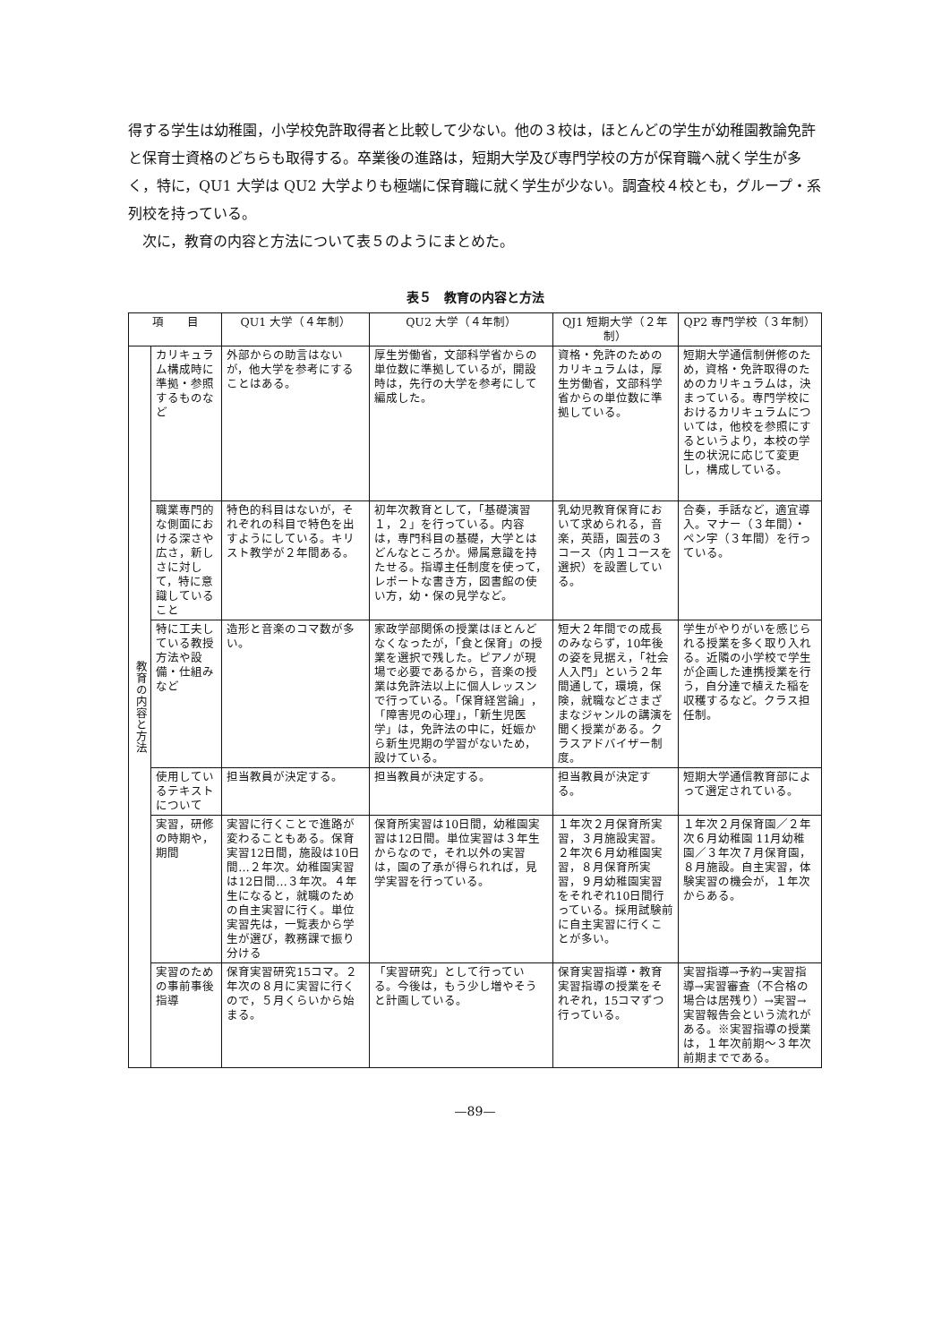得する学生は幼稚園，小学校免許取得者と比較して少ない。他の３校は，ほとんどの学生が幼稚園教論免許と保育士資格のどちらも取得する。卒業後の進路は，短期大学及び専門学校の方が保育職へ就く学生が多く，特に，QU1 大学は QU2 大学よりも極端に保育職に就く学生が少ない。調査校４校とも，グループ・系列校を持っている。
　次に，教育の内容と方法について表５のようにまとめた。
表５　教育の内容と方法
| 項 目 | | QU1 大学（４年制） | QU2 大学（４年制） | QJ1 短期大学（２年制） | QP2 専門学校（３年制） |
| --- | --- | --- | --- | --- | --- |
| 教育の内容と方法 | カリキュラム構成時に準拠・参照するものなど | 外部からの助言はないが，他大学を参考にすることはある。 | 厚生労働省，文部科学省からの単位数に準拠しているが，開設時は，先行の大学を参考にして編成した。 | 資格・免許のためのカリキュラムは，厚生労働省，文部科学省からの単位数に準拠している。 | 短期大学通信制併修のため，資格・免許取得のためのカリキュラムは，決まっている。専門学校におけるカリキュラムについては，他校を参照にするというより，本校の学生の状況に応じて変更し，構成している。 |
| | 職業専門的な側面における深さや広さ，新しさに対して，特に意識していること | 特色的科目はないが，それぞれの科目で特色を出すようにしている。キリスト教学が２年間ある。 | 初年次教育として，「基礎演習１，２」を行っている。内容は，専門科目の基礎，大学とはどんなところか。帰属意識を持たせる。指導主任制度を使って，レポートな書き方，図書館の使い方，幼・保の見学など。 | 乳幼児教育保育において求められる，音楽，英語，園芸の３コース（内１コースを選択）を設置している。 | 合奏，手話など，適宜導入。マナー（３年間）・ペン字（３年間）を行っている。 |
| | 特に工夫している教授方法や設備・仕組みなど | 造形と音楽のコマ数が多い。 | 家政学部関係の授業はほとんどなくなったが，「食と保育」の授業を選択で残した。ピアノが現場で必要であるから，音楽の授業は免許法以上に個人レッスンで行っている。「保育経営論」，「障害児の心理」，「新生児医学」は，免許法の中に，妊娠から新生児期の学習がないため，設けている。 | 短大２年間での成長のみならず，10年後の姿を見据え，「社会人入門」という２年間通して，環境，保険，就職などさまざまなジャンルの講演を聞く授業がある。クラスアドバイザー制度。 | 学生がやりがいを感じられる授業を多く取り入れる。近隣の小学校で学生が企画した連携授業を行う，自分達で植えた稲を収穫するなど。クラス担任制。 |
| | 使用しているテキストについて | 担当教員が決定する。 | 担当教員が決定する。 | 担当教員が決定する。 | 短期大学通信教育部によって選定されている。 |
| | 実習，研修の時期や，期間 | 実習に行くことで進路が変わることもある。保育実習12日間，施設は10日間…２年次。幼稚園実習は12日間…３年次。４年生になると，就職のための自主実習に行く。単位実習先は，一覧表から学生が選び，教務課で振り分ける | 保育所実習は10日間，幼稚園実習は12日間。単位実習は３年生からなので，それ以外の実習は，園の了承が得られれば，見学実習を行っている。 | １年次２月保育所実習，３月施設実習。２年次６月幼稚園実習，８月保育所実習，９月幼稚園実習をそれぞれ10日間行っている。採用試験前に自主実習に行くことが多い。 | １年次２月保育園／２年次６月幼稚園 11月幼稚園／３年次７月保育園，８月施設。自主実習，体験実習の機会が，１年次からある。 |
| | 実習のための事前事後指導 | 保育実習研究15コマ。２年次の８月に実習に行くので，５月くらいから始まる。 | 「実習研究」として行っている。今後は，もう少し増やそうと計画している。 | 保育実習指導・教育実習指導の授業をそれぞれ，15コマずつ行っている。 | 実習指導→予約→実習指導→実習審査（不合格の場合は居残り）→実習→実習報告会という流れがある。※実習指導の授業は，１年次前期～３年次前期までである。 |
—89—